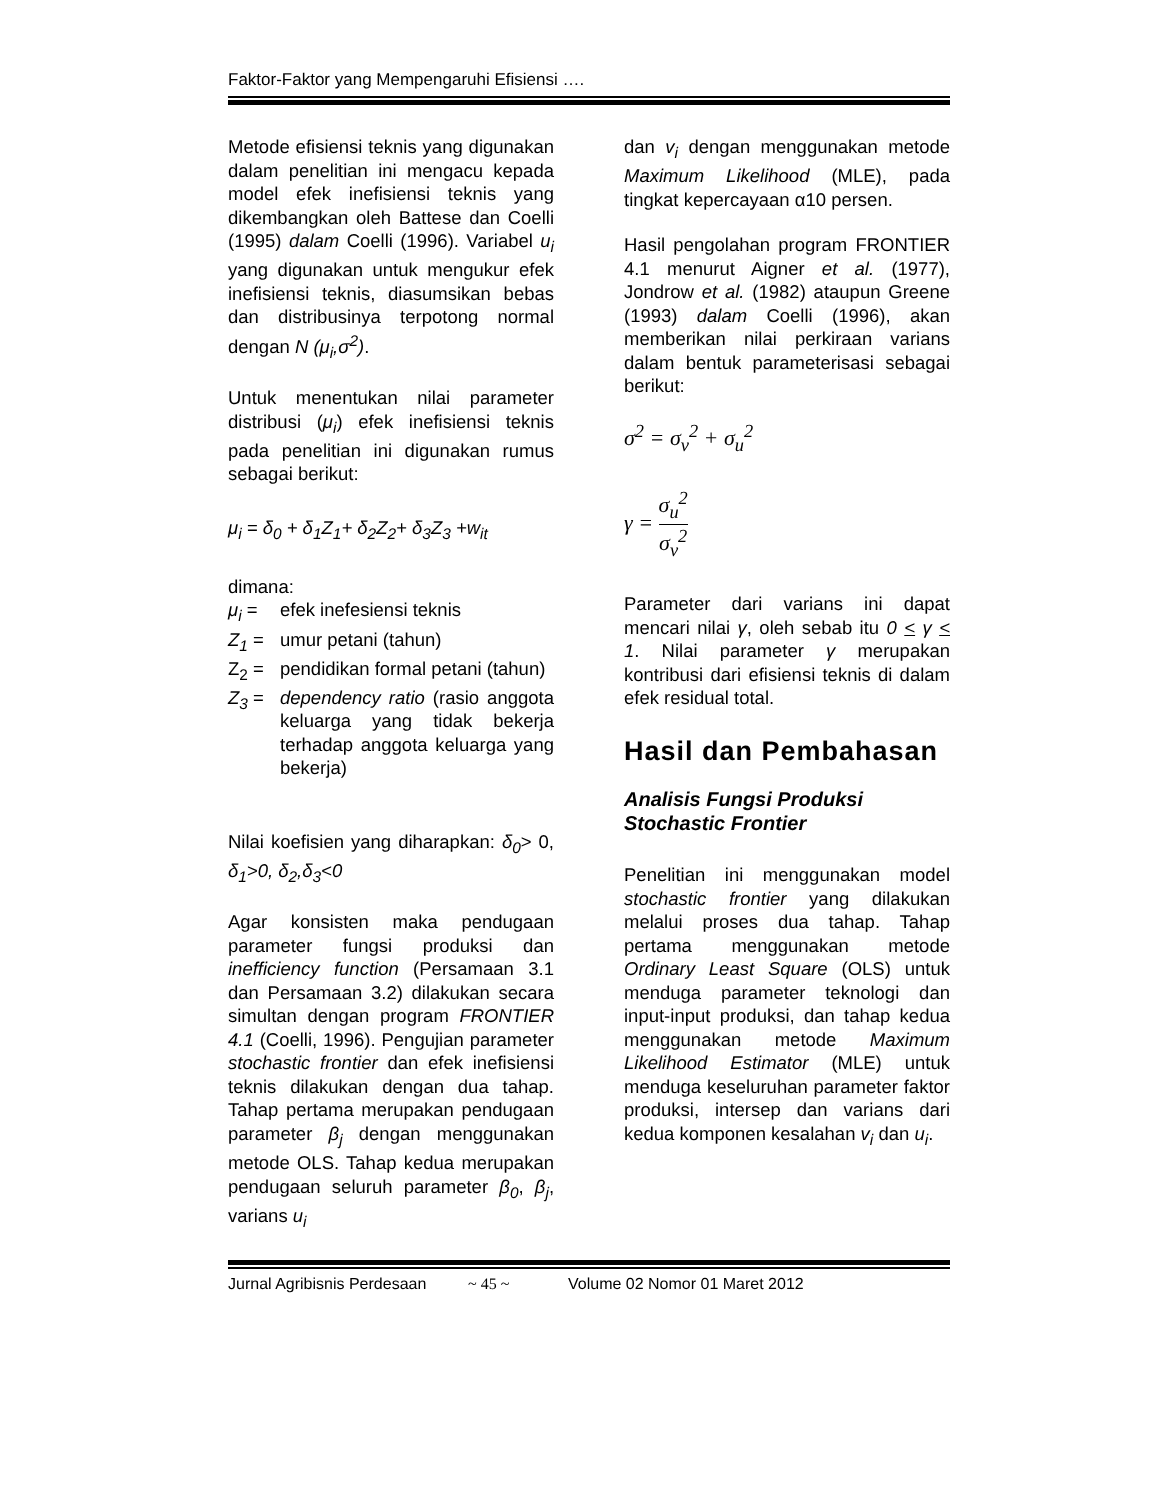Faktor-Faktor yang Mempengaruhi Efisiensi ….
Metode efisiensi teknis yang digunakan dalam penelitian ini mengacu kepada model efek inefisiensi teknis yang dikembangkan oleh Battese dan Coelli (1995) dalam Coelli (1996). Variabel u<sub>i</sub> yang digunakan untuk mengukur efek inefisiensi teknis, diasumsikan bebas dan distribusinya terpotong normal dengan N (μ<sub>i</sub>,σ<sup>2</sup>).
Untuk menentukan nilai parameter distribusi (μ<sub>i</sub>) efek inefisiensi teknis pada penelitian ini digunakan rumus sebagai berikut:
μ<sub>i</sub> = δ<sub>0</sub> + δ<sub>1</sub>Z<sub>1</sub>+ δ<sub>2</sub>Z<sub>2</sub>+ δ<sub>3</sub>Z<sub>3</sub> +w<sub>it</sub>
dimana:
μ<sub>i</sub> = efek inefesiensi teknis
Z<sub>1</sub> = umur petani (tahun)
Z<sub>2</sub> = pendidikan formal petani (tahun)
Z<sub>3</sub> = dependency ratio (rasio anggota keluarga yang tidak bekerja terhadap anggota keluarga yang bekerja)
Nilai koefisien yang diharapkan: δ<sub>0</sub>> 0, δ<sub>1</sub>>0, δ<sub>2</sub>,δ<sub>3</sub><0
Agar konsisten maka pendugaan parameter fungsi produksi dan inefficiency function (Persamaan 3.1 dan Persamaan 3.2) dilakukan secara simultan dengan program FRONTIER 4.1 (Coelli, 1996). Pengujian parameter stochastic frontier dan efek inefisiensi teknis dilakukan dengan dua tahap. Tahap pertama merupakan pendugaan parameter β<sub>j</sub> dengan menggunakan metode OLS. Tahap kedua merupakan pendugaan seluruh parameter β<sub>0</sub>, β<sub>j</sub>, varians u<sub>i</sub>
dan v<sub>i</sub> dengan menggunakan metode Maximum Likelihood (MLE), pada tingkat kepercayaan α10 persen.
Hasil pengolahan program FRONTIER 4.1 menurut Aigner et al. (1977), Jondrow et al. (1982) ataupun Greene (1993) dalam Coelli (1996), akan memberikan nilai perkiraan varians dalam bentuk parameterisasi sebagai berikut:
σ<sup>2</sup> = σ<sub>v</sub><sup>2</sup> + σ<sub>u</sub><sup>2</sup>
γ = σ<sub>u</sub><sup>2</sup> σ<sub>v</sub><sup>2</sup>
Parameter dari varians ini dapat mencari nilai γ, oleh sebab itu 0 < γ < 1. Nilai parameter γ merupakan kontribusi dari efisiensi teknis di dalam efek residual total.
Hasil dan Pembahasan
Analisis Fungsi Produksi Stochastic Frontier
Penelitian ini menggunakan model stochastic frontier yang dilakukan melalui proses dua tahap. Tahap pertama menggunakan metode Ordinary Least Square (OLS) untuk menduga parameter teknologi dan input-input produksi, dan tahap kedua menggunakan metode Maximum Likelihood Estimator (MLE) untuk menduga keseluruhan parameter faktor produksi, intersep dan varians dari kedua komponen kesalahan v<sub>i</sub> dan u<sub>i</sub>.
Jurnal Agribisnis Perdesaan ~ 45 ~ Volume 02 Nomor 01 Maret 2012